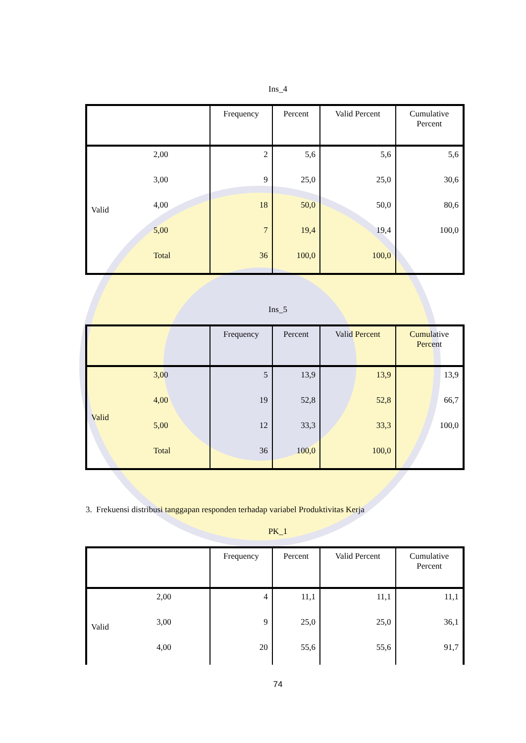Ins_4
| | | Frequency | Percent | Valid Percent | Cumulative Percent |
| --- | --- | --- | --- | --- | --- |
| Valid | 2,00 | 2 | 5,6 | 5,6 | 5,6 |
| | 3,00 | 9 | 25,0 | 25,0 | 30,6 |
| | 4,00 | 18 | 50,0 | 50,0 | 80,6 |
| | 5,00 | 7 | 19,4 | 19,4 | 100,0 |
| | Total | 36 | 100,0 | 100,0 | |
Ins_5
| | | Frequency | Percent | Valid Percent | Cumulative Percent |
| --- | --- | --- | --- | --- | --- |
| Valid | 3,00 | 5 | 13,9 | 13,9 | 13,9 |
| | 4,00 | 19 | 52,8 | 52,8 | 66,7 |
| | 5,00 | 12 | 33,3 | 33,3 | 100,0 |
| | Total | 36 | 100,0 | 100,0 | |
3. Frekuensi distribusi tanggapan responden terhadap variabel Produktivitas Kerja
PK_1
| | | Frequency | Percent | Valid Percent | Cumulative Percent |
| --- | --- | --- | --- | --- | --- |
| Valid | 2,00 | 4 | 11,1 | 11,1 | 11,1 |
| | 3,00 | 9 | 25,0 | 25,0 | 36,1 |
| | 4,00 | 20 | 55,6 | 55,6 | 91,7 |
74